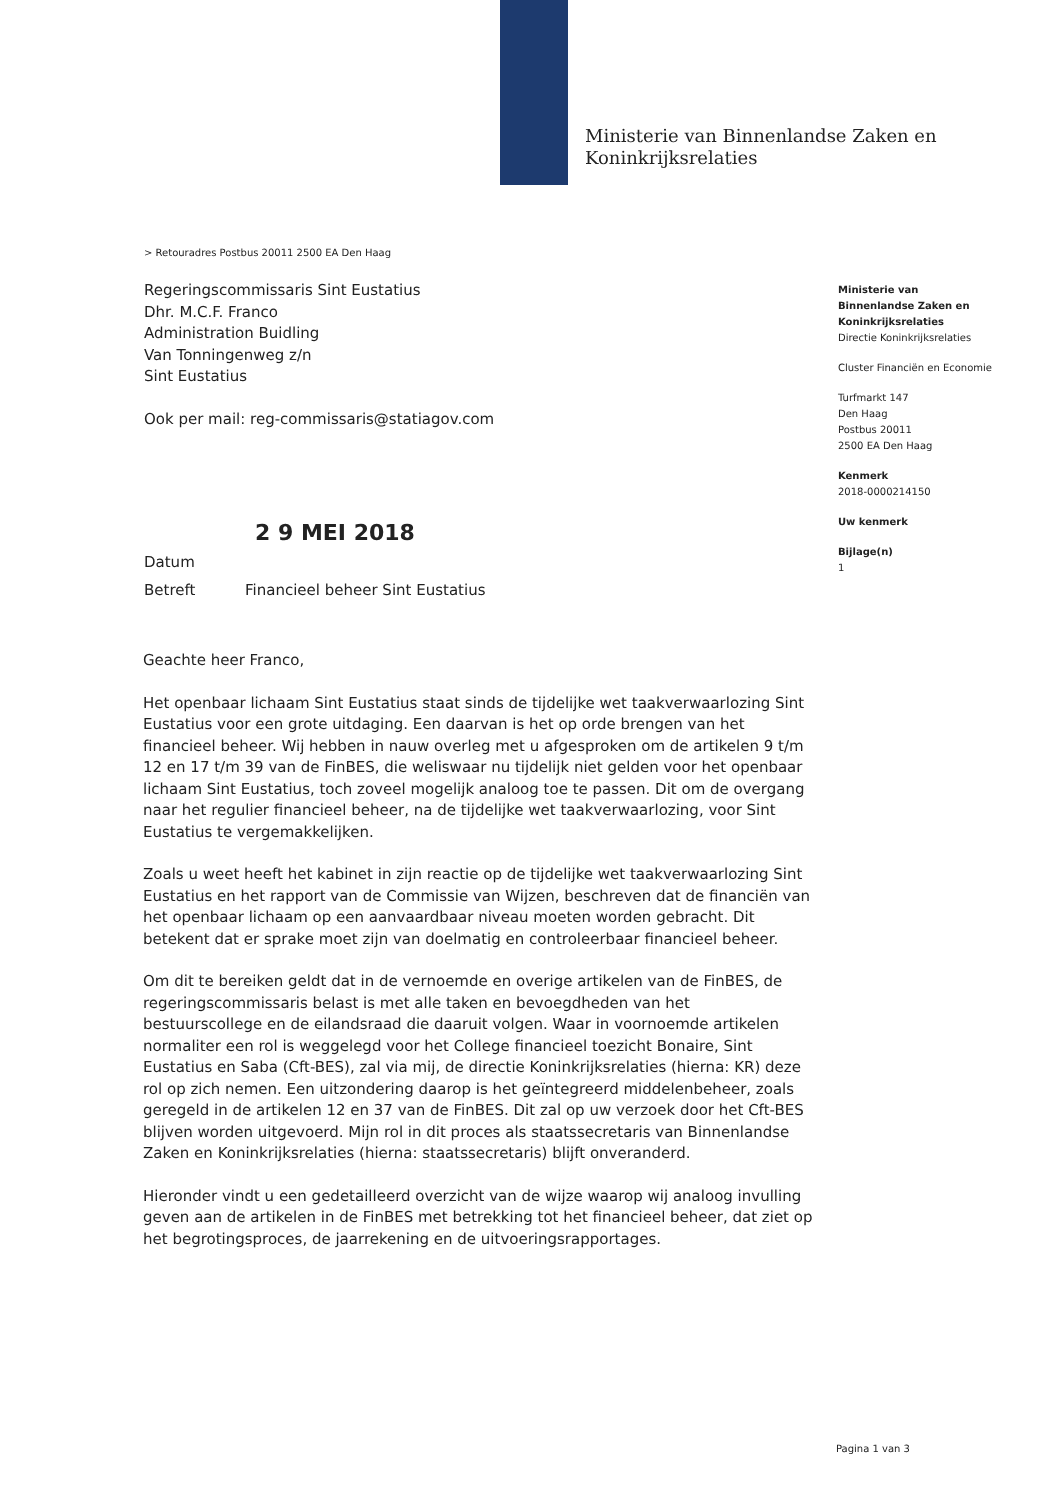Ministerie van Binnenlandse Zaken en
Koninkrijksrelaties
> Retouradres Postbus 20011 2500 EA Den Haag
Regeringscommissaris Sint Eustatius
Dhr. M.C.F. Franco
Administration Buidling
Van Tonningenweg z/n
Sint Eustatius
Ook per mail: reg-commissaris@statiagov.com
Ministerie van
Binnenlandse Zaken en
Koninkrijksrelaties
Directie Koninkrijksrelaties
Cluster Financiën en Economie
Turfmarkt 147
Den Haag
Postbus 20011
2500 EA Den Haag
Kenmerk
2018-0000214150
Uw kenmerk
Bijlage(n)
1
2 9 MEI 2018
Datum
Betreft Financieel beheer Sint Eustatius
Geachte heer Franco,
Het openbaar lichaam Sint Eustatius staat sinds de tijdelijke wet taakverwaarlozing Sint Eustatius voor een grote uitdaging. Een daarvan is het op orde brengen van het financieel beheer. Wij hebben in nauw overleg met u afgesproken om de artikelen 9 t/m 12 en 17 t/m 39 van de FinBES, die weliswaar nu tijdelijk niet gelden voor het openbaar lichaam Sint Eustatius, toch zoveel mogelijk analoog toe te passen. Dit om de overgang naar het regulier financieel beheer, na de tijdelijke wet taakverwaarlozing, voor Sint Eustatius te vergemakkelijken.
Zoals u weet heeft het kabinet in zijn reactie op de tijdelijke wet taakverwaarlozing Sint Eustatius en het rapport van de Commissie van Wijzen, beschreven dat de financiën van het openbaar lichaam op een aanvaardbaar niveau moeten worden gebracht. Dit betekent dat er sprake moet zijn van doelmatig en controleerbaar financieel beheer.
Om dit te bereiken geldt dat in de vernoemde en overige artikelen van de FinBES, de regeringscommissaris belast is met alle taken en bevoegdheden van het bestuurscollege en de eilandsraad die daaruit volgen. Waar in voornoemde artikelen normaliter een rol is weggelegd voor het College financieel toezicht Bonaire, Sint Eustatius en Saba (Cft-BES), zal via mij, de directie Koninkrijksrelaties (hierna: KR) deze rol op zich nemen. Een uitzondering daarop is het geïntegreerd middelenbeheer, zoals geregeld in de artikelen 12 en 37 van de FinBES. Dit zal op uw verzoek door het Cft-BES blijven worden uitgevoerd. Mijn rol in dit proces als staatssecretaris van Binnenlandse Zaken en Koninkrijksrelaties (hierna: staatssecretaris) blijft onveranderd.
Hieronder vindt u een gedetailleerd overzicht van de wijze waarop wij analoog invulling geven aan de artikelen in de FinBES met betrekking tot het financieel beheer, dat ziet op het begrotingsproces, de jaarrekening en de uitvoeringsrapportages.
Pagina 1 van 3